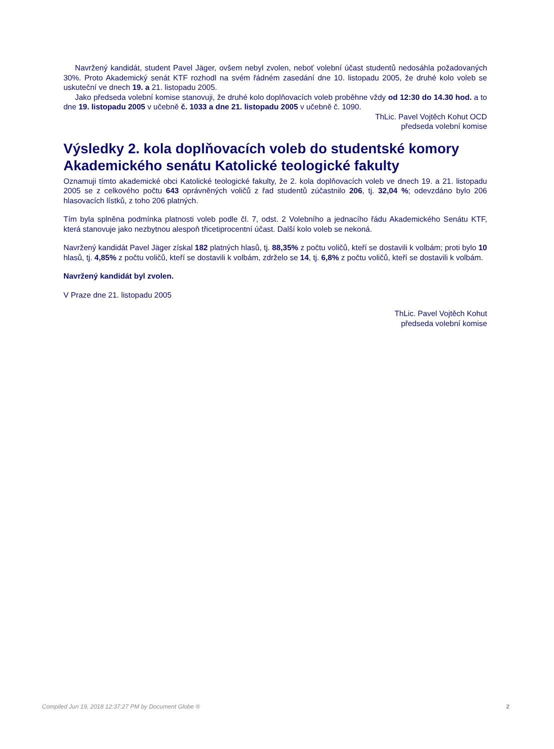Navržený kandidát, student Pavel Jäger, ovšem nebyl zvolen, neboť volební účast studentů nedosáhla požadovaných 30%. Proto Akademický senát KTF rozhodl na svém řádném zasedání dne 10. listopadu 2005, že druhé kolo voleb se uskuteční ve dnech 19. a 21. listopadu 2005.
Jako předseda volební komise stanovuji, že druhé kolo doplňovacích voleb proběhne vždy od 12:30 do 14.30 hod. a to dne 19. listopadu 2005 v učebně č. 1033 a dne 21. listopadu 2005 v učebně č. 1090.
ThLic. Pavel Vojtěch Kohut OCD
předseda volební komise
Výsledky 2. kola doplňovacích voleb do studentské komory Akademického senátu Katolické teologické fakulty
Oznamuji tímto akademické obci Katolické teologické fakulty, že 2. kola doplňovacích voleb ve dnech 19. a 21. listopadu 2005 se z celkového počtu 643 oprávněných voličů z řad studentů zúčastnilo 206, tj. 32,04 %; odevzdáno bylo 206 hlasovacích lístků, z toho 206 platných.
Tím byla splněna podmínka platnosti voleb podle čl. 7, odst. 2 Volebního a jednacího řádu Akademického Senátu KTF, která stanovuje jako nezbytnou alespoň třicetiprocentní účast. Další kolo voleb se nekoná.
Navržený kandidát Pavel Jäger získal 182 platných hlasů, tj. 88,35% z počtu voličů, kteří se dostavili k volbám; proti bylo 10 hlasů, tj. 4,85% z počtu voličů, kteří se dostavili k volbám, zdrželo se 14, tj. 6,8% z počtu voličů, kteří se dostavili k volbám.
Navržený kandidát byl zvolen.
V Praze dne 21. listopadu 2005
ThLic. Pavel Vojtěch Kohut
předseda volební komise
Compiled Jun 19, 2018 12:37:27 PM by Document Globe ® 2